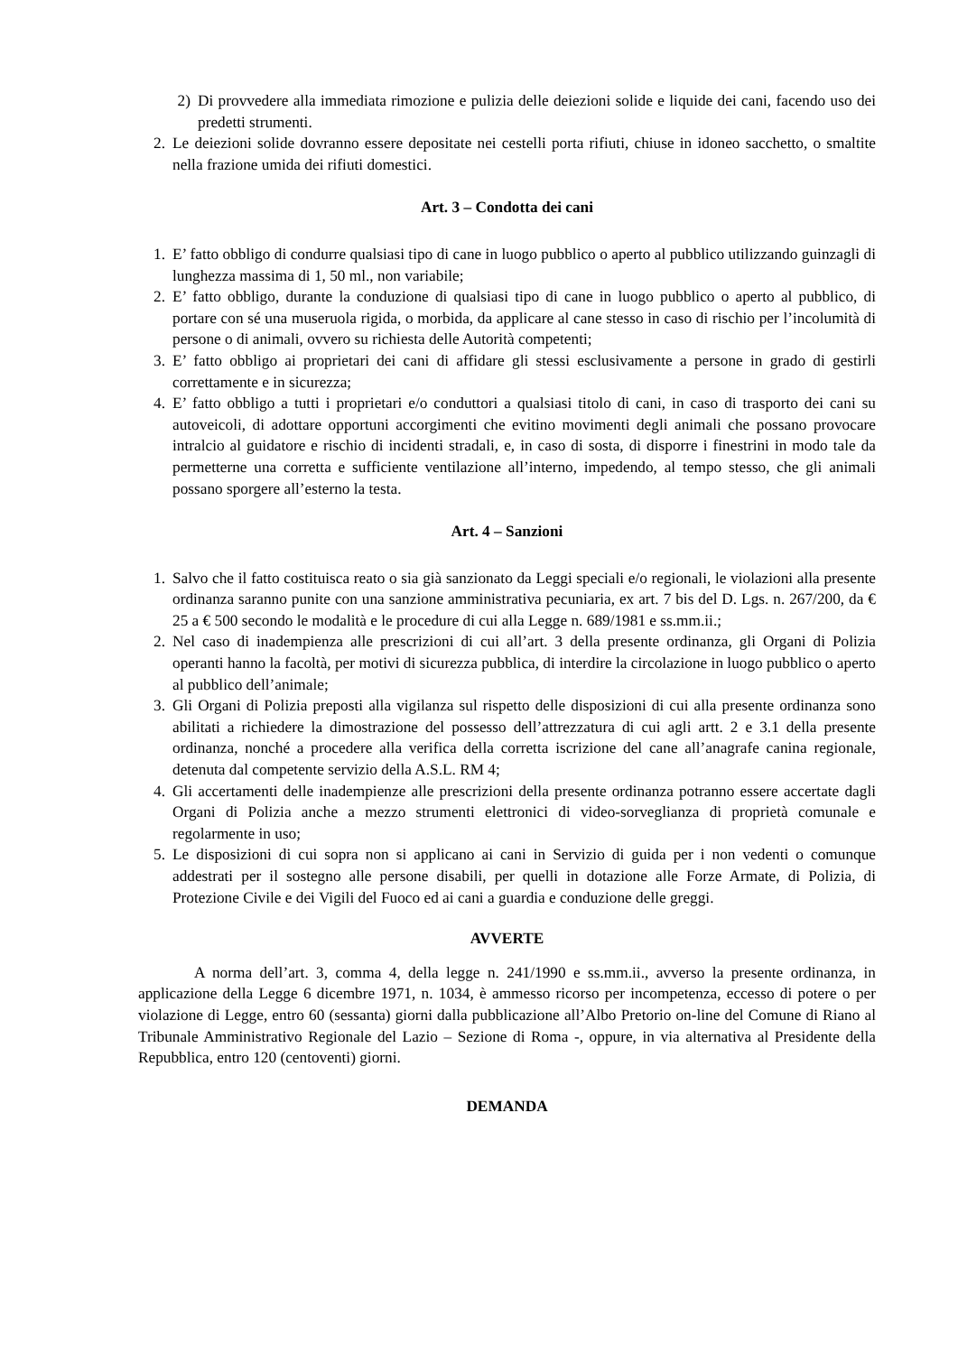2) Di provvedere alla immediata rimozione e pulizia delle deiezioni solide e liquide dei cani, facendo uso dei predetti strumenti.
2. Le deiezioni solide dovranno essere depositate nei cestelli porta rifiuti, chiuse in idoneo sacchetto, o smaltite nella frazione umida dei rifiuti domestici.
Art. 3 – Condotta dei cani
1. E’ fatto obbligo di condurre qualsiasi tipo di cane in luogo pubblico o aperto al pubblico utilizzando guinzagli di lunghezza massima di 1, 50 ml., non variabile;
2. E’ fatto obbligo, durante la conduzione di qualsiasi tipo di cane in luogo pubblico o aperto al pubblico, di portare con sé una museruola rigida, o morbida, da applicare al cane stesso in caso di rischio per l’incolumità di persone o di animali, ovvero su richiesta delle Autorità competenti;
3. E’ fatto obbligo ai proprietari dei cani di affidare gli stessi esclusivamente a persone in grado di gestirli correttamente e in sicurezza;
4. E’ fatto obbligo a tutti i proprietari e/o conduttori a qualsiasi titolo di cani, in caso di trasporto dei cani su autoveicoli, di adottare opportuni accorgimenti che evitino movimenti degli animali che possano provocare intralcio al guidatore e rischio di incidenti stradali, e, in caso di sosta, di disporre i finestrini in modo tale da permetterne una corretta e sufficiente ventilazione all’interno, impedendo, al tempo stesso, che gli animali possano sporgere all’esterno la testa.
Art. 4 – Sanzioni
1. Salvo che il fatto costituisca reato o sia già sanzionato da Leggi speciali e/o regionali, le violazioni alla presente ordinanza saranno punite con una sanzione amministrativa pecuniaria, ex art. 7 bis del D. Lgs. n. 267/200, da € 25 a € 500 secondo le modalità e le procedure di cui alla Legge n. 689/1981 e ss.mm.ii.;
2. Nel caso di inadempienza alle prescrizioni di cui all’art. 3 della presente ordinanza, gli Organi di Polizia operanti hanno la facoltà, per motivi di sicurezza pubblica, di interdire la circolazione in luogo pubblico o aperto al pubblico dell’animale;
3. Gli Organi di Polizia preposti alla vigilanza sul rispetto delle disposizioni di cui alla presente ordinanza sono abilitati a richiedere la dimostrazione del possesso dell’attrezzatura di cui agli artt. 2 e 3.1 della presente ordinanza, nonché a procedere alla verifica della corretta iscrizione del cane all’anagrafe canina regionale, detenuta dal competente servizio della A.S.L. RM 4;
4. Gli accertamenti delle inadempienze alle prescrizioni della presente ordinanza potranno essere accertate dagli Organi di Polizia anche a mezzo strumenti elettronici di video-sorveglianza di proprietà comunale e regolarmente in uso;
5. Le disposizioni di cui sopra non si applicano ai cani in Servizio di guida per i non vedenti o comunque addestrati per il sostegno alle persone disabili, per quelli in dotazione alle Forze Armate, di Polizia, di Protezione Civile e dei Vigili del Fuoco ed ai cani a guardia e conduzione delle greggi.
AVVERTE
A norma dell’art. 3, comma 4, della legge n. 241/1990 e ss.mm.ii., avverso la presente ordinanza, in applicazione della Legge 6 dicembre 1971, n. 1034, è ammesso ricorso per incompetenza, eccesso di potere o per violazione di Legge, entro 60 (sessanta) giorni dalla pubblicazione all’Albo Pretorio on-line del Comune di Riano al Tribunale Amministrativo Regionale del Lazio – Sezione di Roma -, oppure, in via alternativa al Presidente della Repubblica, entro 120 (centoventi) giorni.
DEMANDA